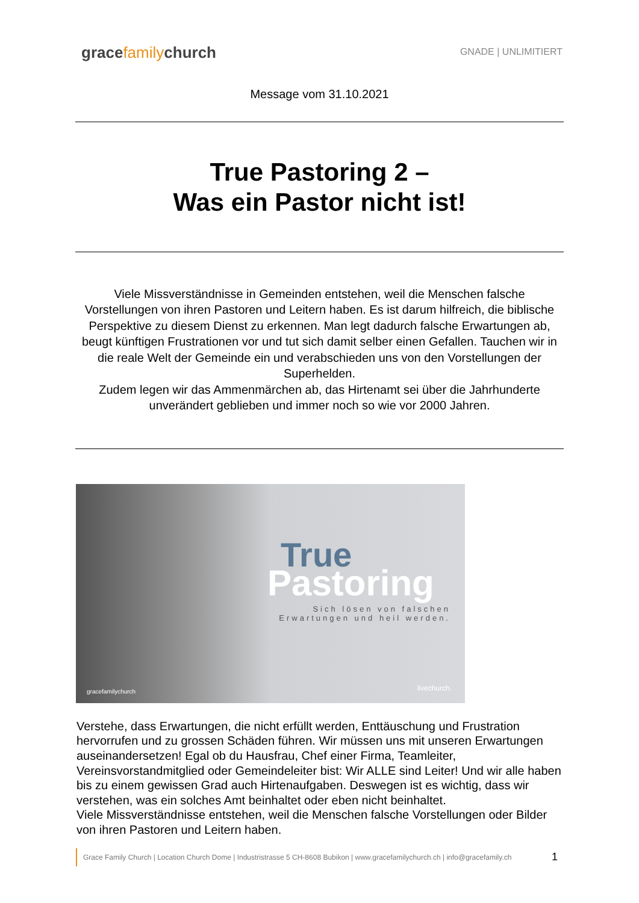gracefamilychurch
GNADE | UNLIMITIERT
Message vom 31.10.2021
True Pastoring 2 –
Was ein Pastor nicht ist!
Viele Missverständnisse in Gemeinden entstehen, weil die Menschen falsche Vorstellungen von ihren Pastoren und Leitern haben. Es ist darum hilfreich, die biblische Perspektive zu diesem Dienst zu erkennen. Man legt dadurch falsche Erwartungen ab, beugt künftigen Frustrationen vor und tut sich damit selber einen Gefallen. Tauchen wir in die reale Welt der Gemeinde ein und verabschieden uns von den Vorstellungen der Superhelden.
Zudem legen wir das Ammenmärchen ab, das Hirtenamt sei über die Jahrhunderte unverändert geblieben und immer noch so wie vor 2000 Jahren.
True
Pastoring
Sich lösen von falschen Erwartungen und heil werden.
gracefamilychurch livechurch.
Verstehe, dass Erwartungen, die nicht erfüllt werden, Enttäuschung und Frustration hervorrufen und zu grossen Schäden führen. Wir müssen uns mit unseren Erwartungen auseinandersetzen! Egal ob du Hausfrau, Chef einer Firma, Teamleiter, Vereinsvorstandmitglied oder Gemeindeleiter bist: Wir ALLE sind Leiter! Und wir alle haben bis zu einem gewissen Grad auch Hirtenaufgaben. Deswegen ist es wichtig, dass wir verstehen, was ein solches Amt beinhaltet oder eben nicht beinhaltet.
Viele Missverständnisse entstehen, weil die Menschen falsche Vorstellungen oder Bilder von ihren Pastoren und Leitern haben.
Grace Family Church | Location Church Dome | Industristrasse 5 CH-8608 Bubikon | www.gracefamilychurch.ch | info@gracefamily.ch
1